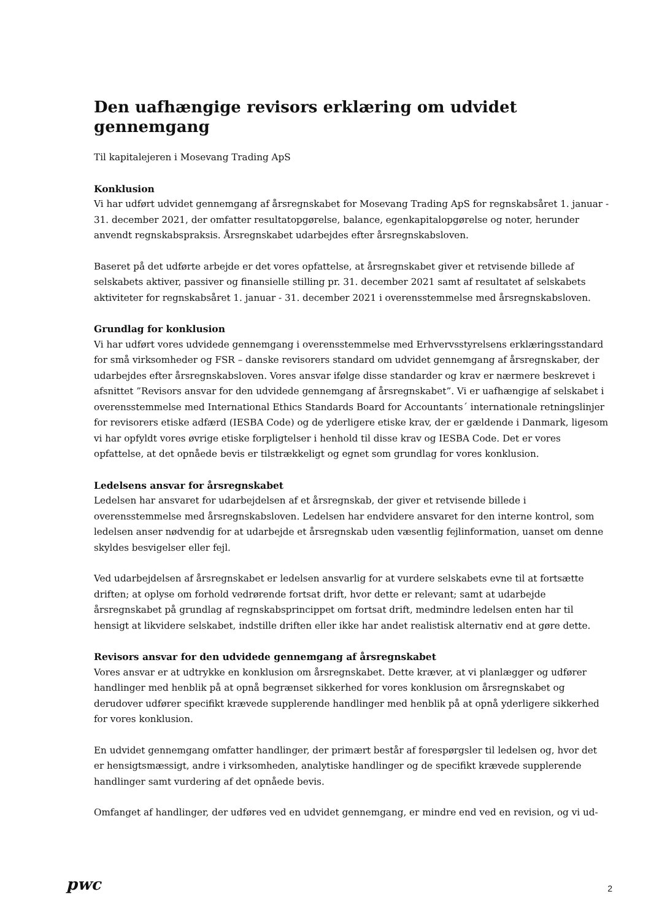Den uafhængige revisors erklæring om udvidet gennemgang
Til kapitalejeren i Mosevang Trading ApS
Konklusion
Vi har udført udvidet gennemgang af årsregnskabet for Mosevang Trading ApS for regnskabsåret 1. januar - 31. december 2021, der omfatter resultatopgørelse, balance, egenkapitalopgørelse og noter, herunder anvendt regnskabspraksis. Årsregnskabet udarbejdes efter årsregnskabsloven.
Baseret på det udførte arbejde er det vores opfattelse, at årsregnskabet giver et retvisende billede af selskabets aktiver, passiver og finansielle stilling pr. 31. december 2021 samt af resultatet af selskabets aktiviteter for regnskabsåret 1. januar - 31. december 2021 i overensstemmelse med årsregnskabsloven.
Grundlag for konklusion
Vi har udført vores udvidede gennemgang i overensstemmelse med Erhvervsstyrelsens erklæringsstandard for små virksomheder og FSR – danske revisorers standard om udvidet gennemgang af årsregnskaber, der udarbejdes efter årsregnskabsloven. Vores ansvar ifølge disse standarder og krav er nærmere beskrevet i afsnittet ”Revisors ansvar for den udvidede gennemgang af årsregnskabet”. Vi er uafhængige af selskabet i overensstemmelse med International Ethics Standards Board for Accountants´ internationale retningslinjer for revisorers etiske adfærd (IESBA Code) og de yderligere etiske krav, der er gældende i Danmark, ligesom vi har opfyldt vores øvrige etiske forpligtelser i henhold til disse krav og IESBA Code. Det er vores opfattelse, at det opnåede bevis er tilstrækkeligt og egnet som grundlag for vores konklusion.
Ledelsens ansvar for årsregnskabet
Ledelsen har ansvaret for udarbejdelsen af et årsregnskab, der giver et retvisende billede i overensstemmelse med årsregnskabsloven. Ledelsen har endvidere ansvaret for den interne kontrol, som ledelsen anser nødvendig for at udarbejde et årsregnskab uden væsentlig fejlinformation, uanset om denne skyldes besvigelser eller fejl.
Ved udarbejdelsen af årsregnskabet er ledelsen ansvarlig for at vurdere selskabets evne til at fortsætte driften; at oplyse om forhold vedrørende fortsat drift, hvor dette er relevant; samt at udarbejde årsregnskabet på grundlag af regnskabsprincippet om fortsat drift, medmindre ledelsen enten har til hensigt at likvidere selskabet, indstille driften eller ikke har andet realistisk alternativ end at gøre dette.
Revisors ansvar for den udvidede gennemgang af årsregnskabet
Vores ansvar er at udtrykke en konklusion om årsregnskabet. Dette kræver, at vi planlægger og udfører handlinger med henblik på at opnå begrænset sikkerhed for vores konklusion om årsregnskabet og derudover udfører specifikt krævede supplerende handlinger med henblik på at opnå yderligere sikkerhed for vores konklusion.
En udvidet gennemgang omfatter handlinger, der primært består af forespørgsler til ledelsen og, hvor det er hensigtsmæssigt, andre i virksomheden, analytiske handlinger og de specifikt krævede supplerende handlinger samt vurdering af det opnåede bevis.
Omfanget af handlinger, der udføres ved en udvidet gennemgang, er mindre end ved en revision, og vi ud-
pwc
2